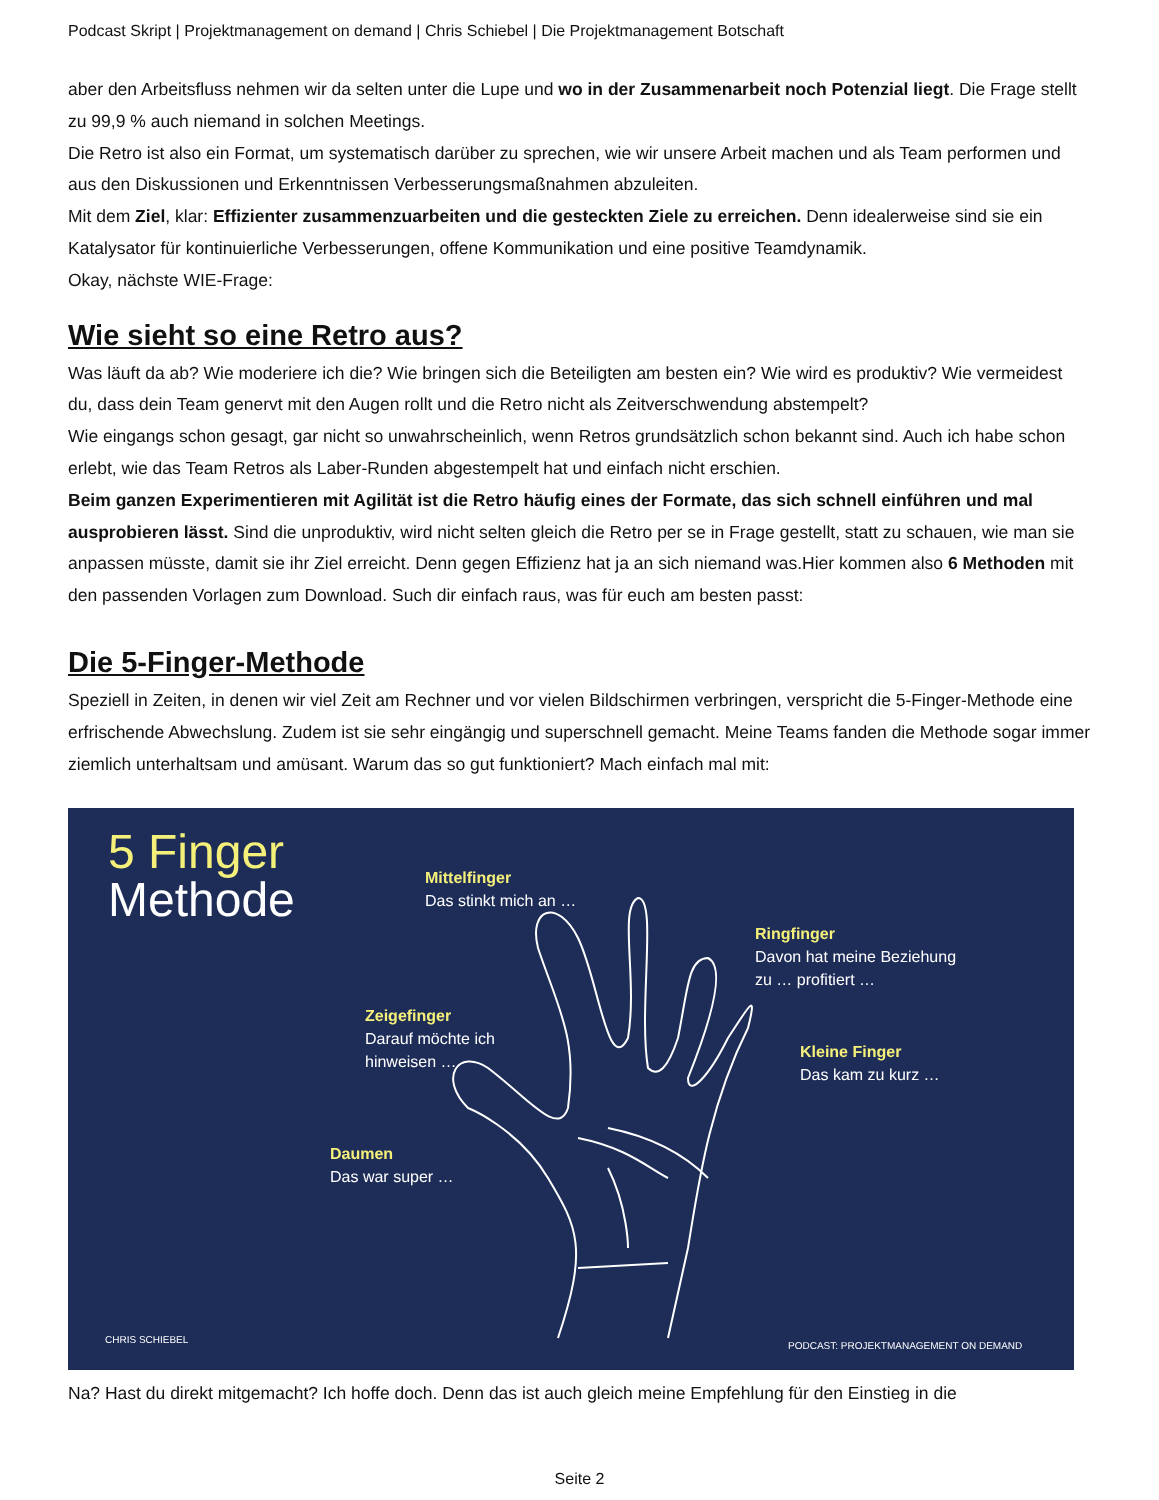Podcast Skript | Projektmanagement on demand | Chris Schiebel | Die Projektmanagement Botschaft
aber den Arbeitsfluss nehmen wir da selten unter die Lupe und wo in der Zusammenarbeit noch Potenzial liegt. Die Frage stellt zu 99,9 % auch niemand in solchen Meetings.
Die Retro ist also ein Format, um systematisch darüber zu sprechen, wie wir unsere Arbeit machen und als Team performen und aus den Diskussionen und Erkenntnissen Verbesserungsmaßnahmen abzuleiten.
Mit dem Ziel, klar: Effizienter zusammenzuarbeiten und die gesteckten Ziele zu erreichen. Denn idealerweise sind sie ein Katalysator für kontinuierliche Verbesserungen, offene Kommunikation und eine positive Teamdynamik.
Okay, nächste WIE-Frage:
Wie sieht so eine Retro aus?
Was läuft da ab? Wie moderiere ich die? Wie bringen sich die Beteiligten am besten ein? Wie wird es produktiv? Wie vermeidest du, dass dein Team genervt mit den Augen rollt und die Retro nicht als Zeitverschwendung abstempelt?
Wie eingangs schon gesagt, gar nicht so unwahrscheinlich, wenn Retros grundsätzlich schon bekannt sind. Auch ich habe schon erlebt, wie das Team Retros als Laber-Runden abgestempelt hat und einfach nicht erschien.
Beim ganzen Experimentieren mit Agilität ist die Retro häufig eines der Formate, das sich schnell einführen und mal ausprobieren lässt. Sind die unproduktiv, wird nicht selten gleich die Retro per se in Frage gestellt, statt zu schauen, wie man sie anpassen müsste, damit sie ihr Ziel erreicht. Denn gegen Effizienz hat ja an sich niemand was.Hier kommen also 6 Methoden mit den passenden Vorlagen zum Download. Such dir einfach raus, was für euch am besten passt:
Die 5-Finger-Methode
Speziell in Zeiten, in denen wir viel Zeit am Rechner und vor vielen Bildschirmen verbringen, verspricht die 5-Finger-Methode eine erfrischende Abwechslung. Zudem ist sie sehr eingängig und superschnell gemacht. Meine Teams fanden die Methode sogar immer ziemlich unterhaltsam und amüsant. Warum das so gut funktioniert? Mach einfach mal mit:
5 Finger
Methode
Mittelfinger
Das stinkt mich an …
Ringfinger
Davon hat meine Beziehung
zu … profitiert …
Zeigefinger
Darauf möchte ich
hinweisen …
Kleine Finger
Das kam zu kurz …
Daumen
Das war super …
CHRIS SCHIEBEL
PODCAST: PROJEKTMANAGEMENT ON DEMAND
Na? Hast du direkt mitgemacht? Ich hoffe doch. Denn das ist auch gleich meine Empfehlung für den Einstieg in die
Seite 2